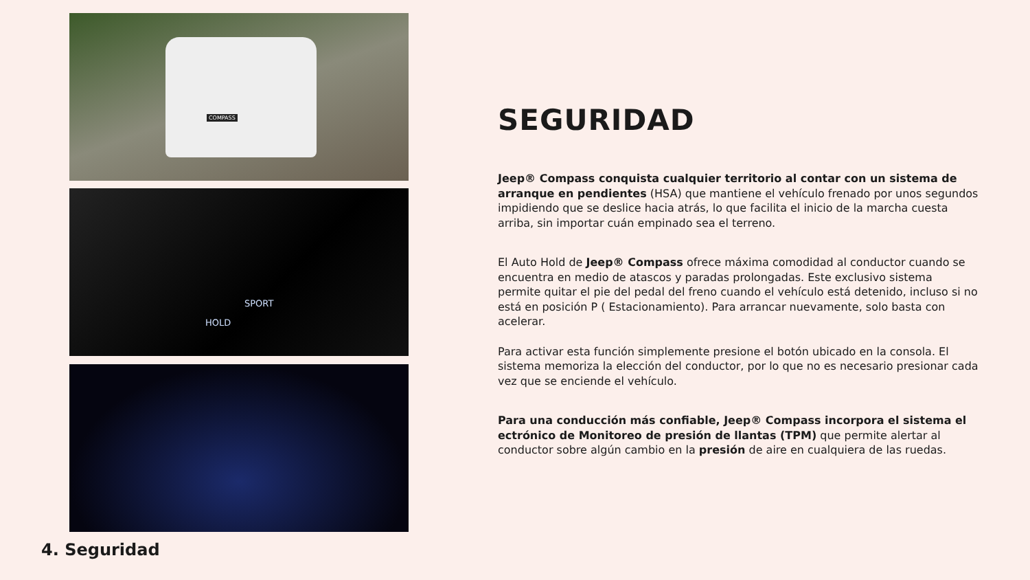COMPASS
HOLD
SPORT
4. Seguridad
SEGURIDAD
Jeep® Compass conquista cualquier territorio al contar con un sistema de arranque en pendientes (HSA) que mantiene el vehículo frenado por unos segundos impidiendo que se deslice hacia atrás, lo que facilita el inicio de la marcha cuesta arriba, sin importar cuán empinado sea el terreno.
El Auto Hold de Jeep® Compass ofrece máxima comodidad al conductor cuando se encuentra en medio de atascos y paradas prolongadas. Este exclusivo sistema permite quitar el pie del pedal del freno cuando el vehículo está detenido, incluso si no está en posición P ( Estacionamiento). Para arrancar nuevamente, solo basta con acelerar.
Para activar esta función simplemente presione el botón ubicado en la consola. El sistema memoriza la elección del conductor, por lo que no es necesario presionar cada vez que se enciende el vehículo.
Para una conducción más confiable, Jeep® Compass incorpora el sistema el ectrónico de Monitoreo de presión de llantas (TPM) que permite alertar al conductor sobre algún cambio en la presión de aire en cualquiera de las ruedas.